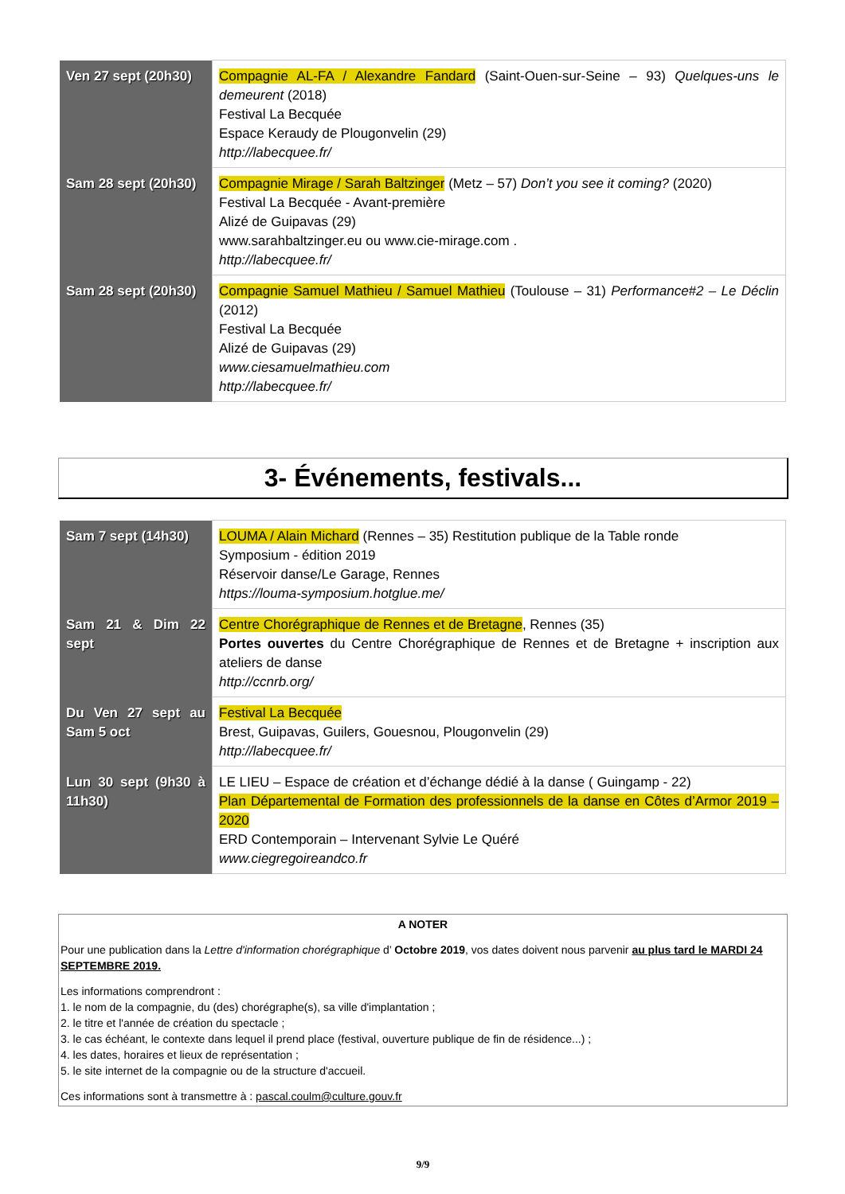| Ven 27 sept (20h30) | Compagnie AL-FA / Alexandre Fandard (Saint-Ouen-sur-Seine – 93) Quelques-uns le demeurent (2018) Festival La Becquée Espace Keraudy de Plougonvelin (29) http://labecquee.fr/ |
| Sam 28 sept (20h30) | Compagnie Mirage / Sarah Baltzinger (Metz – 57) Don’t you see it coming? (2020) Festival La Becquée - Avant-première Alizé de Guipavas (29) www.sarahbaltzinger.eu ou www.cie-mirage.com . http://labecquee.fr/ |
| Sam 28 sept (20h30) | Compagnie Samuel Mathieu / Samuel Mathieu (Toulouse – 31) Performance#2 – Le Déclin (2012) Festival La Becquée Alizé de Guipavas (29) www.ciesamuelmathieu.com http://labecquee.fr/ |
3- Événements, festivals...
| Sam 7 sept (14h30) | LOUMA / Alain Michard (Rennes – 35) Restitution publique de la Table ronde Symposium - édition 2019 Réservoir danse/Le Garage, Rennes https://louma-symposium.hotglue.me/ |
| Sam 21 & Dim 22 sept | Centre Chorégraphique de Rennes et de Bretagne , Rennes (35) Portes ouvertes du Centre Chorégraphique de Rennes et de Bretagne + inscription aux ateliers de danse http://ccnrb.org/ |
| Du Ven 27 sept au Sam 5 oct | Festival La Becquée Brest, Guipavas, Guilers, Gouesnou, Plougonvelin (29) http://labecquee.fr/ |
| Lun 30 sept (9h30 à 11h30) | LE LIEU – Espace de création et d’échange dédié à la danse ( Guingamp - 22) Plan Départemental de Formation des professionnels de la danse en Côtes d’Armor 2019 – 2020 ERD Contemporain – Intervenant Sylvie Le Quéré www.ciegregoireandco.fr |
A NOTER
Pour une publication dans la Lettre d'information chorégraphique d’ Octobre 2019, vos dates doivent nous parvenir au plus tard le MARDI 24 SEPTEMBRE 2019.
Les informations comprendront :
1. le nom de la compagnie, du (des) chorégraphe(s), sa ville d'implantation ;
2. le titre et l'année de création du spectacle ;
3. le cas échéant, le contexte dans lequel il prend place (festival, ouverture publique de fin de résidence...) ;
4. les dates, horaires et lieux de représentation ;
5. le site internet de la compagnie ou de la structure d'accueil.
Ces informations sont à transmettre à : pascal.coulm@culture.gouv.fr
9/9